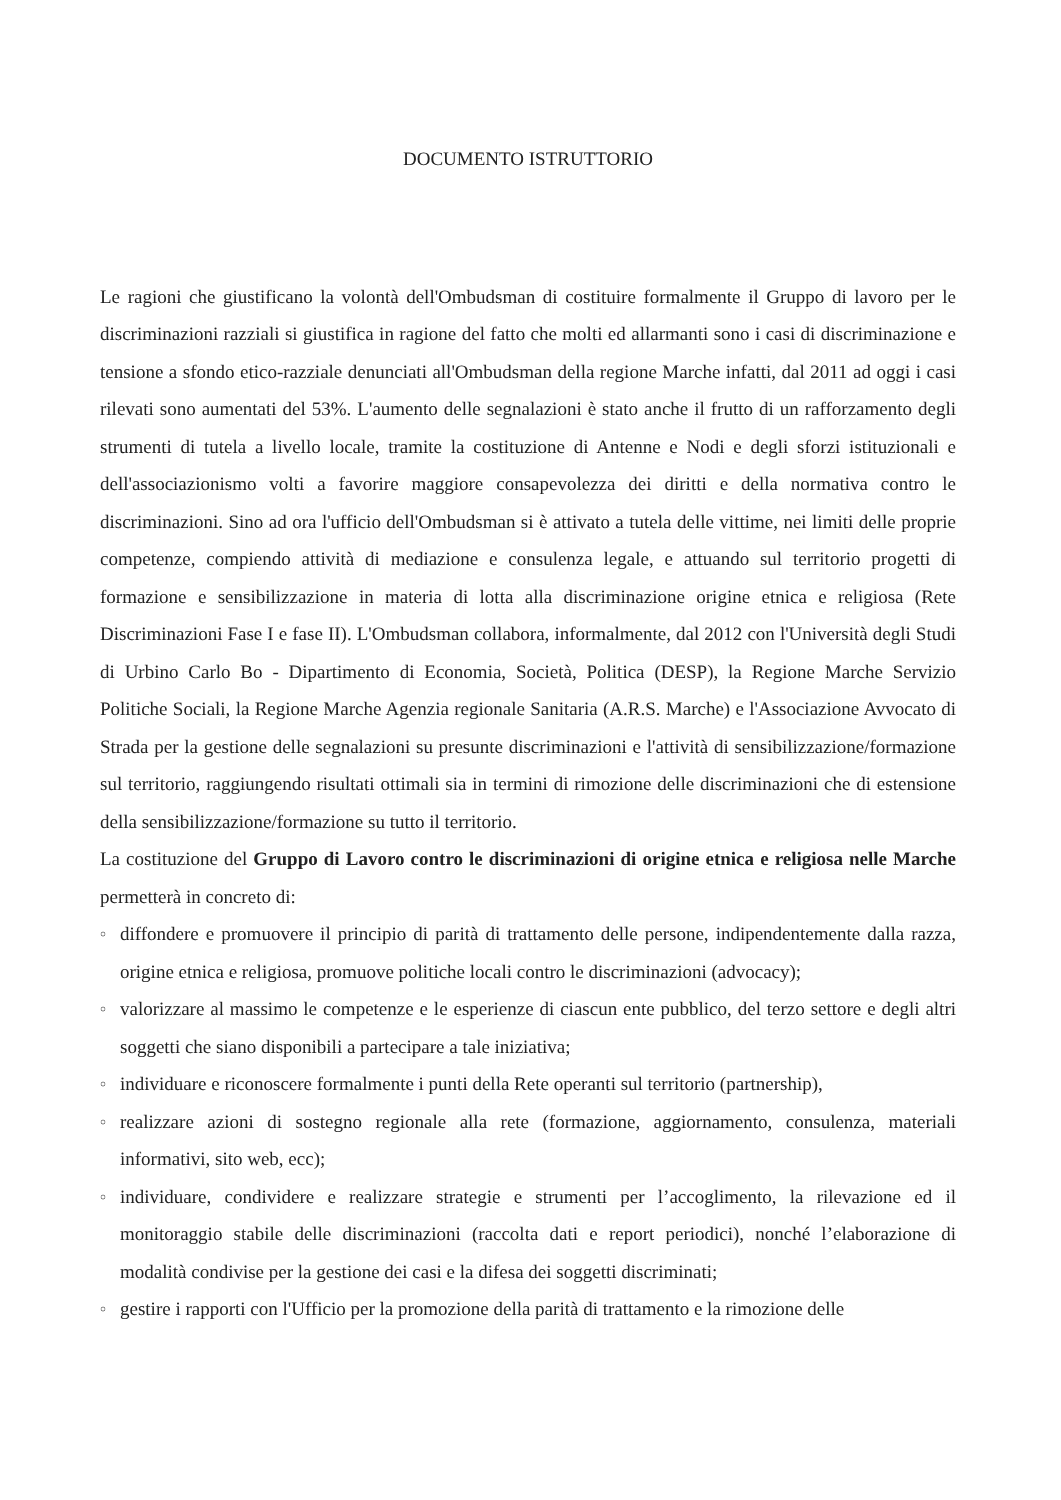DOCUMENTO ISTRUTTORIO
Le ragioni che giustificano la volontà dell'Ombudsman di costituire formalmente il Gruppo di lavoro per le discriminazioni razziali si giustifica in ragione del fatto che molti ed allarmanti sono i casi di discriminazione e tensione a sfondo etico-razziale denunciati all'Ombudsman della regione Marche infatti, dal 2011 ad oggi i casi rilevati sono aumentati del 53%. L'aumento delle segnalazioni è stato anche il frutto di un rafforzamento degli strumenti di tutela a livello locale, tramite la costituzione di Antenne e Nodi e degli sforzi istituzionali e dell'associazionismo volti a favorire maggiore consapevolezza dei diritti e della normativa contro le discriminazioni. Sino ad ora l'ufficio dell'Ombudsman si è attivato a tutela delle vittime, nei limiti delle proprie competenze, compiendo attività di mediazione e consulenza legale, e attuando sul territorio progetti di formazione e sensibilizzazione in materia di lotta alla discriminazione origine etnica e religiosa (Rete Discriminazioni Fase I e fase II). L'Ombudsman collabora, informalmente, dal 2012 con l'Università degli Studi di Urbino Carlo Bo - Dipartimento di Economia, Società, Politica (DESP), la Regione Marche Servizio Politiche Sociali, la Regione Marche Agenzia regionale Sanitaria (A.R.S. Marche) e l'Associazione Avvocato di Strada per la gestione delle segnalazioni su presunte discriminazioni e l'attività di sensibilizzazione/formazione sul territorio, raggiungendo risultati ottimali sia in termini di rimozione delle discriminazioni che di estensione della sensibilizzazione/formazione su tutto il territorio.
La costituzione del Gruppo di Lavoro contro le discriminazioni di origine etnica e religiosa nelle Marche permetterà in concreto di:
○ diffondere e promuovere il principio di parità di trattamento delle persone, indipendentemente dalla razza, origine etnica e religiosa, promuove politiche locali contro le discriminazioni (advocacy);
○ valorizzare al massimo le competenze e le esperienze di ciascun ente pubblico, del terzo settore e degli altri soggetti che siano disponibili a partecipare a tale iniziativa;
○ individuare e riconoscere formalmente i punti della Rete operanti sul territorio (partnership),
○ realizzare azioni di sostegno regionale alla rete (formazione, aggiornamento, consulenza, materiali informativi, sito web, ecc);
○ individuare, condividere e realizzare strategie e strumenti per l’accoglimento, la rilevazione ed il monitoraggio stabile delle discriminazioni (raccolta dati e report periodici), nonché l’elaborazione di modalità condivise per la gestione dei casi e la difesa dei soggetti discriminati;
○ gestire i rapporti con l'Ufficio per la promozione della parità di trattamento e la rimozione delle